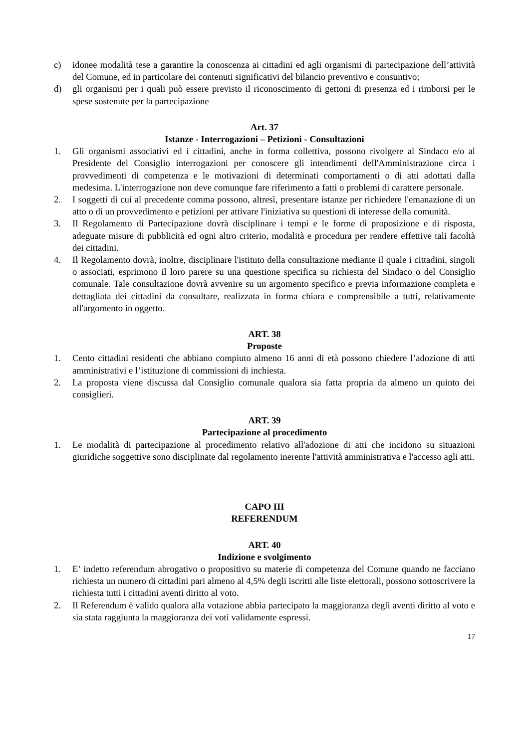c) idonee modalità tese a garantire la conoscenza ai cittadini ed agli organismi di partecipazione dell’attività del Comune, ed in particolare dei contenuti significativi del bilancio preventivo e consuntivo;
d) gli organismi per i quali può essere previsto il riconoscimento di gettoni di presenza ed i rimborsi per le spese sostenute per la partecipazione
Art. 37
Istanze - Interrogazioni – Petizioni - Consultazioni
1. Gli organismi associativi ed i cittadini, anche in forma collettiva, possono rivolgere al Sindaco e/o al Presidente del Consiglio interrogazioni per conoscere gli intendimenti dell'Amministrazione circa i provvedimenti di competenza e le motivazioni di determinati comportamenti o di atti adottati dalla medesima. L'interrogazione non deve comunque fare riferimento a fatti o problemi di carattere personale.
2. I soggetti di cui al precedente comma possono, altresì, presentare istanze per richiedere l'emanazione di un atto o di un provvedimento e petizioni per attivare l'iniziativa su questioni di interesse della comunità.
3. Il Regolamento di Partecipazione dovrà disciplinare i tempi e le forme di proposizione e di risposta, adeguate misure di pubblicità ed ogni altro criterio, modalità e procedura per rendere effettive tali facoltà dei cittadini.
4. Il Regolamento dovrà, inoltre, disciplinare l'istituto della consultazione mediante il quale i cittadini, singoli o associati, esprimono il loro parere su una questione specifica su richiesta del Sindaco o del Consiglio comunale. Tale consultazione dovrà avvenire su un argomento specifico e previa informazione completa e dettagliata dei cittadini da consultare, realizzata in forma chiara e comprensibile a tutti, relativamente all'argomento in oggetto.
ART. 38
Proposte
1. Cento cittadini residenti che abbiano compiuto almeno 16 anni di età possono chiedere l’adozione di atti amministrativi e l’istituzione di commissioni di inchiesta.
2. La proposta viene discussa dal Consiglio comunale qualora sia fatta propria da almeno un quinto dei consiglieri.
ART. 39
Partecipazione al procedimento
1. Le modalità di partecipazione al procedimento relativo all'adozione di atti che incidono su situazioni giuridiche soggettive sono disciplinate dal regolamento inerente l'attività amministrativa e l'accesso agli atti.
CAPO III
REFERENDUM
ART. 40
Indizione e svolgimento
1. E’ indetto referendum abrogativo o propositivo su materie di competenza del Comune quando ne facciano richiesta un numero di cittadini pari almeno al 4,5% degli iscritti alle liste elettorali, possono sottoscrivere la richiesta tutti i cittadini aventi diritto al voto.
2. Il Referendum è valido qualora alla votazione abbia partecipato la maggioranza degli aventi diritto al voto e sia stata raggiunta la maggioranza dei voti validamente espressi.
17